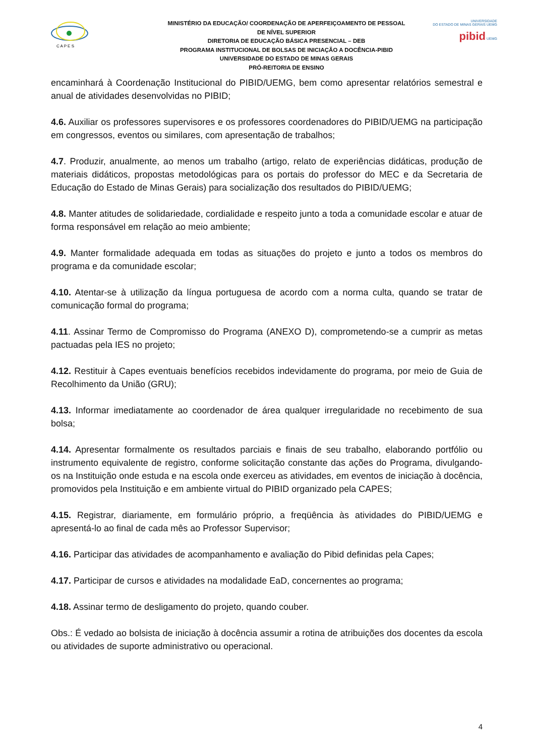C A P E S
MINISTÉRIO DA EDUCAÇÃO/ COORDENAÇÃO DE APERFEIÇOAMENTO DE PESSOAL DE NÍVEL SUPERIOR
DIRETORIA DE EDUCAÇÃO BÁSICA PRESENCIAL – DEB
PROGRAMA INSTITUCIONAL DE BOLSAS DE INICIAÇÃO A DOCÊNCIA-PIBID
UNIVERSIDADE DO ESTADO DE MINAS GERAIS
PRÓ-REITORIA DE ENSINO
UNIVERSIDADE
DO ESTADO DE MINAS GERAIS UEMG
pibid UEMG
encaminhará à Coordenação Institucional do PIBID/UEMG, bem como apresentar relatórios semestral e anual de atividades desenvolvidas no PIBID;
4.6. Auxiliar os professores supervisores e os professores coordenadores do PIBID/UEMG na participação em congressos, eventos ou similares, com apresentação de trabalhos;
4.7. Produzir, anualmente, ao menos um trabalho (artigo, relato de experiências didáticas, produção de materiais didáticos, propostas metodológicas para os portais do professor do MEC e da Secretaria de Educação do Estado de Minas Gerais) para socialização dos resultados do PIBID/UEMG;
4.8. Manter atitudes de solidariedade, cordialidade e respeito junto a toda a comunidade escolar e atuar de forma responsável em relação ao meio ambiente;
4.9. Manter formalidade adequada em todas as situações do projeto e junto a todos os membros do programa e da comunidade escolar;
4.10. Atentar-se à utilização da língua portuguesa de acordo com a norma culta, quando se tratar de comunicação formal do programa;
4.11. Assinar Termo de Compromisso do Programa (ANEXO D), comprometendo-se a cumprir as metas pactuadas pela IES no projeto;
4.12. Restituir à Capes eventuais benefícios recebidos indevidamente do programa, por meio de Guia de Recolhimento da União (GRU);
4.13. Informar imediatamente ao coordenador de área qualquer irregularidade no recebimento de sua bolsa;
4.14. Apresentar formalmente os resultados parciais e finais de seu trabalho, elaborando portfólio ou instrumento equivalente de registro, conforme solicitação constante das ações do Programa, divulgando-os na Instituição onde estuda e na escola onde exerceu as atividades, em eventos de iniciação à docência, promovidos pela Instituição e em ambiente virtual do PIBID organizado pela CAPES;
4.15. Registrar, diariamente, em formulário próprio, a freqüência às atividades do PIBID/UEMG e apresentá-lo ao final de cada mês ao Professor Supervisor;
4.16. Participar das atividades de acompanhamento e avaliação do Pibid definidas pela Capes;
4.17. Participar de cursos e atividades na modalidade EaD, concernentes ao programa;
4.18. Assinar termo de desligamento do projeto, quando couber.
Obs.: É vedado ao bolsista de iniciação à docência assumir a rotina de atribuições dos docentes da escola ou atividades de suporte administrativo ou operacional.
4